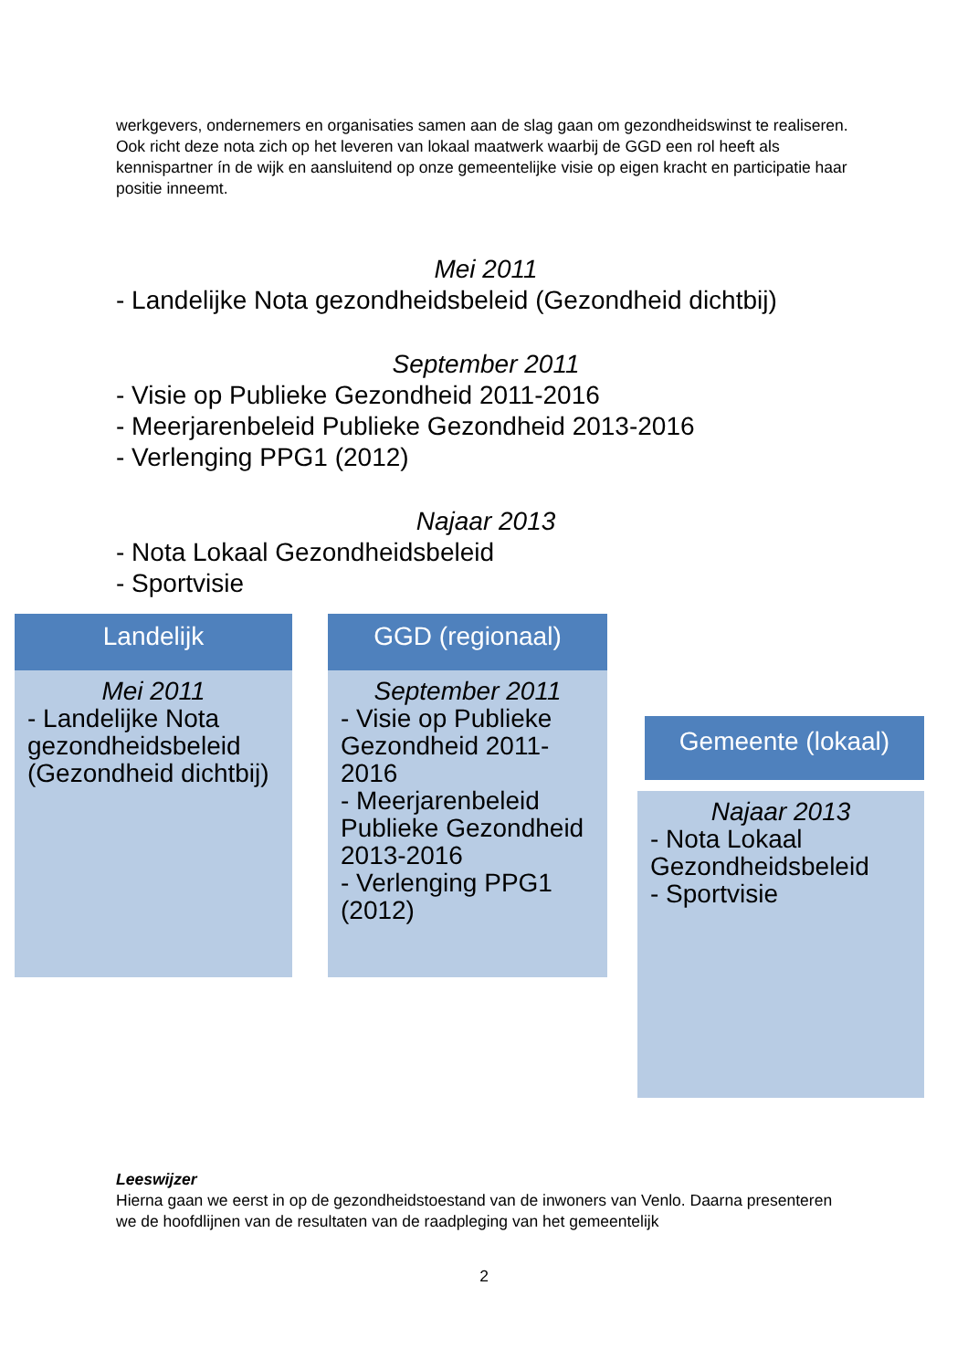werkgevers, ondernemers en organisaties samen aan de slag gaan om gezondheidswinst te realiseren. Ook richt deze nota zich op het leveren van lokaal maatwerk waarbij de GGD een rol heeft als kennispartner ín de wijk en aansluitend op onze gemeentelijke visie op eigen kracht en participatie haar positie inneemt.
Mei 2011
- Landelijke Nota gezondheidsbeleid (Gezondheid dichtbij)
September 2011
- Visie op Publieke Gezondheid 2011-2016
- Meerjarenbeleid Publieke Gezondheid 2013-2016
- Verlenging PPG1 (2012)
Najaar 2013
- Nota Lokaal Gezondheidsbeleid
- Sportvisie
Landelijk
Mei 2011
- Landelijke Nota gezondheidsbeleid (Gezondheid dichtbij)
GGD (regionaal)
September 2011
- Visie op Publieke Gezondheid 2011-2016
- Meerjarenbeleid Publieke Gezondheid 2013-2016
- Verlenging PPG1 (2012)
Gemeente (lokaal)
Najaar 2013
- Nota Lokaal Gezondheidsbeleid
- Sportvisie
Leeswijzer
Hierna gaan we eerst in op de gezondheidstoestand van de inwoners van Venlo. Daarna presenteren we de hoofdlijnen van de resultaten van de raadpleging van het gemeentelijk
2